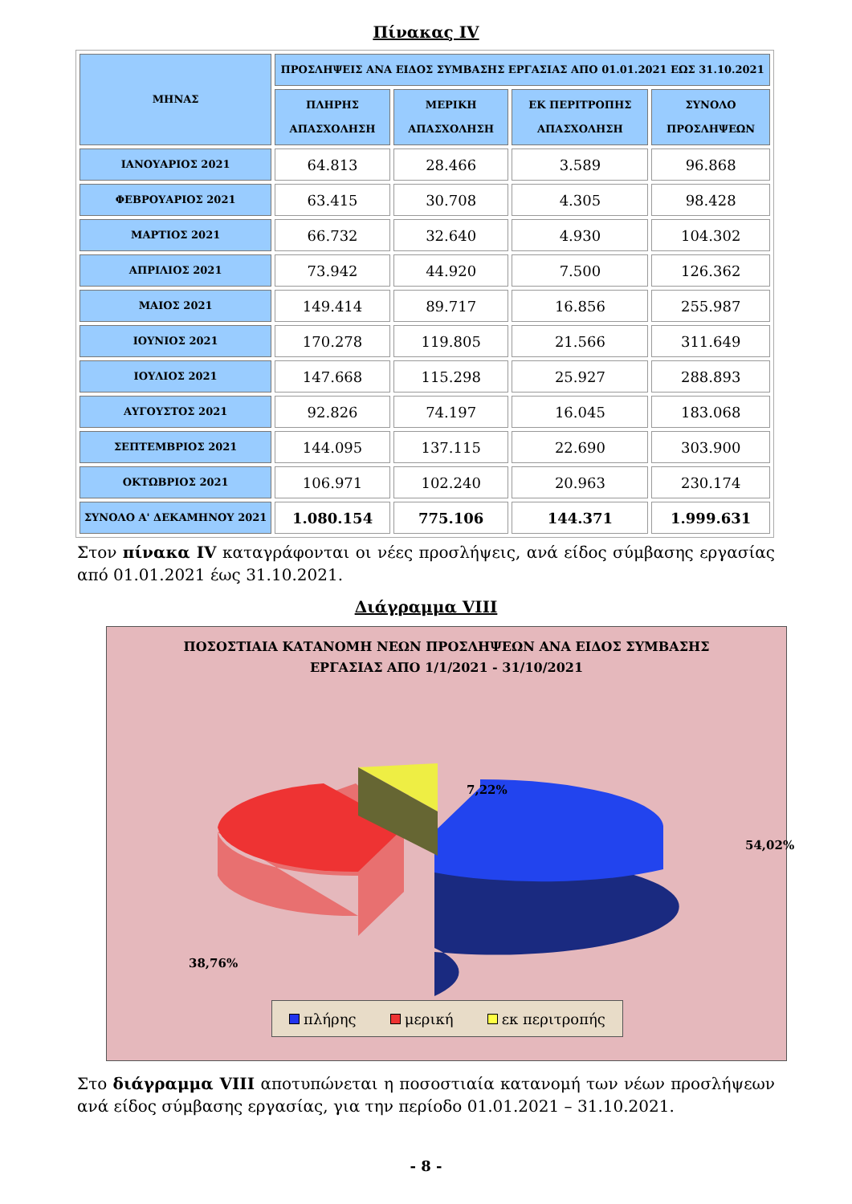Πίνακας IV
| ΜΗΝΑΣ | ΠΡΟΣΛΗΨΕΙΣ ΑΝΑ ΕΙΔΟΣ ΣΥΜΒΑΣΗΣ ΕΡΓΑΣΙΑΣ ΑΠΟ 01.01.2021 ΕΩΣ 31.10.2021 | | | |
| --- | --- | --- | --- | --- |
| | ΠΛΗΡΗΣ ΑΠΑΣΧΟΛΗΣΗ | ΜΕΡΙΚΗ ΑΠΑΣΧΟΛΗΣΗ | ΕΚ ΠΕΡΙΤΡΟΠΗΣ ΑΠΑΣΧΟΛΗΣΗ | ΣΥΝΟΛΟ ΠΡΟΣΛΗΨΕΩΝ |
| ΙΑΝΟΥΑΡΙΟΣ 2021 | 64.813 | 28.466 | 3.589 | 96.868 |
| ΦΕΒΡΟΥΑΡΙΟΣ 2021 | 63.415 | 30.708 | 4.305 | 98.428 |
| ΜΑΡΤΙΟΣ 2021 | 66.732 | 32.640 | 4.930 | 104.302 |
| ΑΠΡΙΛΙΟΣ 2021 | 73.942 | 44.920 | 7.500 | 126.362 |
| ΜΑΙΟΣ 2021 | 149.414 | 89.717 | 16.856 | 255.987 |
| ΙΟΥΝΙΟΣ 2021 | 170.278 | 119.805 | 21.566 | 311.649 |
| ΙΟΥΛΙΟΣ 2021 | 147.668 | 115.298 | 25.927 | 288.893 |
| ΑΥΓΟΥΣΤΟΣ 2021 | 92.826 | 74.197 | 16.045 | 183.068 |
| ΣΕΠΤΕΜΒΡΙΟΣ 2021 | 144.095 | 137.115 | 22.690 | 303.900 |
| ΟΚΤΩΒΡΙΟΣ 2021 | 106.971 | 102.240 | 20.963 | 230.174 |
| ΣΥΝΟΛΟ Α' ΔΕΚΑΜΗΝΟΥ 2021 | 1.080.154 | 775.106 | 144.371 | 1.999.631 |
Στον πίνακα IV καταγράφονται οι νέες προσλήψεις, ανά είδος σύμβασης εργασίας από 01.01.2021 έως 31.10.2021.
Διάγραμμα VIII
ΠΟΣΟΣΤΙΑΙΑ ΚΑΤΑΝΟΜΗ ΝΕΩΝ ΠΡΟΣΛΗΨΕΩΝ ΑΝΑ ΕΙΔΟΣ ΣΥΜΒΑΣΗΣ
ΕΡΓΑΣΙΑΣ ΑΠΟ 1/1/2021 - 31/10/2021
7,22%
54,02%
38,76%
πλήρης μερική εκ περιτροπής
Στο διάγραμμα VIII αποτυπώνεται η ποσοστιαία κατανομή των νέων προσλήψεων ανά είδος σύμβασης εργασίας, για την περίοδο 01.01.2021 – 31.10.2021.
- 8 -